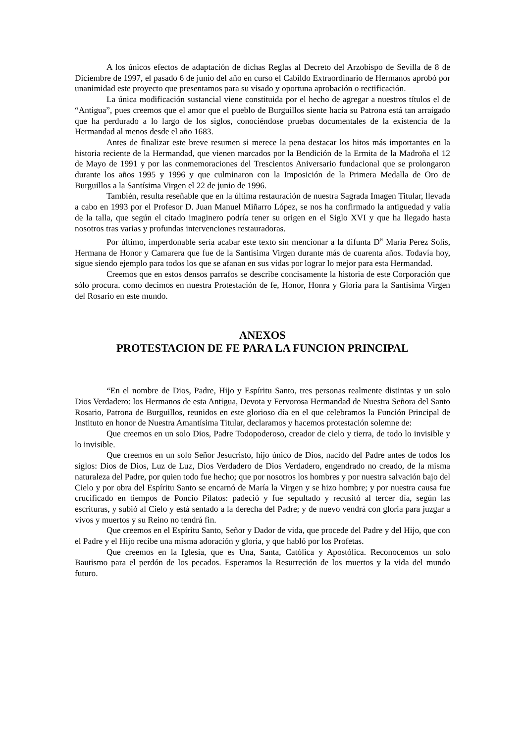A los únicos efectos de adaptación de dichas Reglas al Decreto del Arzobispo de Sevilla de 8 de Diciembre de 1997, el pasado 6 de junio del año en curso el Cabildo Extraordinario de Hermanos aprobó por unanimidad este proyecto que presentamos para su visado y oportuna aprobación o rectificación.
La única modificación sustancial viene constituida por el hecho de agregar a nuestros títulos el de “Antigua”, pues creemos que el amor que el pueblo de Burguillos siente hacia su Patrona está tan arraigado que ha perdurado a lo largo de los siglos, conociéndose pruebas documentales de la existencia de la Hermandad al menos desde el año 1683.
Antes de finalizar este breve resumen si merece la pena destacar los hitos más importantes en la historia reciente de la Hermandad, que vienen marcados por la Bendición de la Ermita de la Madroña el 12 de Mayo de 1991 y por las conmemoraciones del Trescientos Aniversario fundacional que se prolongaron durante los años 1995 y 1996 y que culminaron con la Imposición de la Primera Medalla de Oro de Burguillos a la Santísima Virgen el 22 de junio de 1996.
También, resulta reseñable que en la última restauración de nuestra Sagrada Imagen Titular, llevada a cabo en 1993 por el Profesor D. Juan Manuel Miñarro López, se nos ha confirmado la antiguedad y valía de la talla, que según el citado imaginero podría tener su origen en el Siglo XVI y que ha llegado hasta nosotros tras varias y profundas intervenciones restauradoras.
Por último, imperdonable sería acabar este texto sin mencionar a la difunta D<sup>a</sup> María Perez Solís, Hermana de Honor y Camarera que fue de la Santísima Virgen durante más de cuarenta años. Todavía hoy, sigue siendo ejemplo para todos los que se afanan en sus vidas por lograr lo mejor para esta Hermandad.
Creemos que en estos densos parrafos se describe concisamente la historia de este Corporación que sólo procura. como decimos en nuestra Protestación de fe, Honor, Honra y Gloria para la Santísima Virgen del Rosario en este mundo.
ANEXOS
PROTESTACION DE FE PARA LA FUNCION PRINCIPAL
“En el nombre de Dios, Padre, Hijo y Espíritu Santo, tres personas realmente distintas y un solo Dios Verdadero: los Hermanos de esta Antigua, Devota y Fervorosa Hermandad de Nuestra Señora del Santo Rosario, Patrona de Burguillos, reunidos en este glorioso día en el que celebramos la Función Principal de Instituto en honor de Nuestra Amantísima Titular, declaramos y hacemos protestación solemne de:
Que creemos en un solo Dios, Padre Todopoderoso, creador de cielo y tierra, de todo lo invisible y lo invisible.
Que creemos en un solo Señor Jesucristo, hijo único de Dios, nacido del Padre antes de todos los siglos: Dios de Dios, Luz de Luz, Dios Verdadero de Dios Verdadero, engendrado no creado, de la misma naturaleza del Padre, por quien todo fue hecho; que por nosotros los hombres y por nuestra salvación bajo del Cielo y por obra del Espíritu Santo se encarnó de María la Virgen y se hizo hombre; y por nuestra causa fue crucificado en tiempos de Poncio Pilatos: padeció y fue sepultado y recusitó al tercer día, según las escrituras, y subió al Cielo y está sentado a la derecha del Padre; y de nuevo vendrá con gloria para juzgar a vivos y muertos y su Reino no tendrá fin.
Que creemos en el Espíritu Santo, Señor y Dador de vida, que procede del Padre y del Hijo, que con el Padre y el Hijo recibe una misma adoración y gloria, y que habló por los Profetas.
Que creemos en la Iglesia, que es Una, Santa, Católica y Apostólica. Reconocemos un solo Bautismo para el perdón de los pecados. Esperamos la Resurreción de los muertos y la vida del mundo futuro.